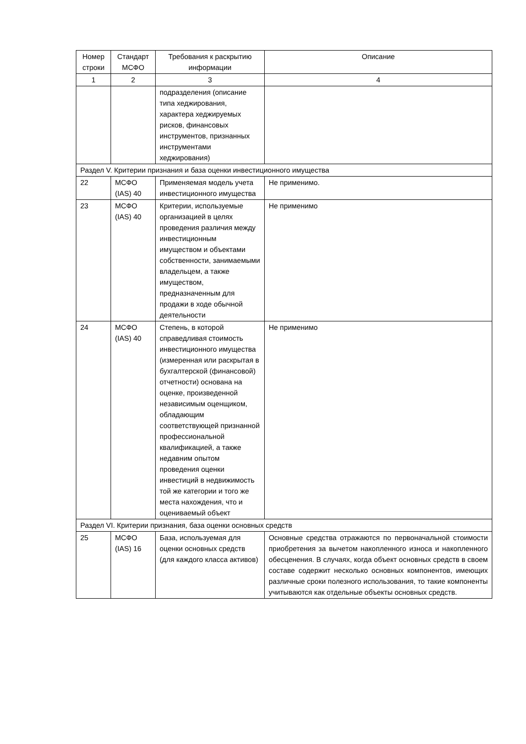| Номер строки | Стандарт МСФО | Требования к раскрытию информации | Описание |
| --- | --- | --- | --- |
| 1 | 2 | 3 | 4 |
| | | подразделения (описание типа хеджирования, характера хеджируемых рисков, финансовых инструментов, признанных инструментами хеджирования) | |
| Раздел V. Критерии признания и база оценки инвестиционного имущества | | | |
| 22 | МСФО (IAS) 40 | Применяемая модель учета инвестиционного имущества | Не применимо. |
| 23 | МСФО (IAS) 40 | Критерии, используемые организацией в целях проведения различия между инвестиционным имуществом и объектами собственности, занимаемыми владельцем, а также имуществом, предназначенным для продажи в ходе обычной деятельности | Не применимо |
| 24 | МСФО (IAS) 40 | Степень, в которой справедливая стоимость инвестиционного имущества (измеренная или раскрытая в бухгалтерской (финансовой) отчетности) основана на оценке, произведенной независимым оценщиком, обладающим соответствующей признанной профессиональной квалификацией, а также недавним опытом проведения оценки инвестиций в недвижимость той же категории и того же места нахождения, что и оцениваемый объект | Не применимо |
| Раздел VI. Критерии признания, база оценки основных средств | | | |
| 25 | МСФО (IAS) 16 | База, используемая для оценки основных средств (для каждого класса активов) | Основные средства отражаются по первоначальной стоимости приобретения за вычетом накопленного износа и накопленного обесценения. В случаях, когда объект основных средств в своем составе содержит несколько основных компонентов, имеющих различные сроки полезного использования, то такие компоненты учитываются как отдельные объекты основных средств. |